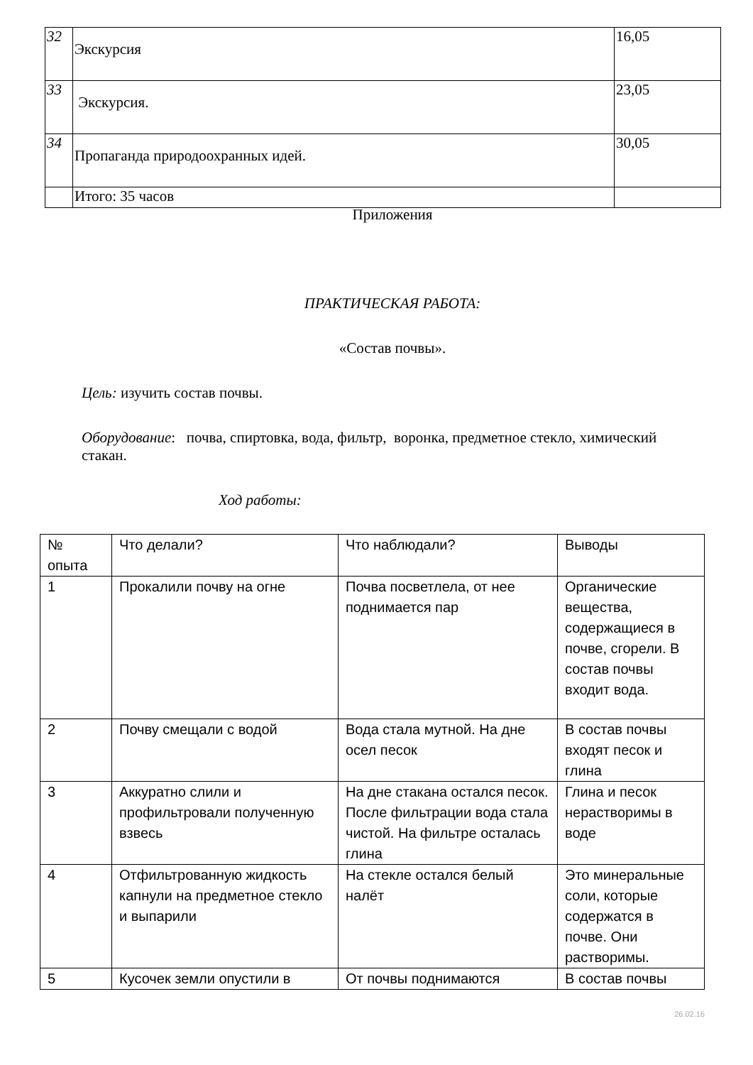| 32 | Экскурсия | 16,05 |
| 33 | Экскурсия. | 23,05 |
| 34 | Пропаганда природоохранных идей. | 30,05 |
| | Итого: 35 часов | |
Приложения
ПРАКТИЧЕСКАЯ РАБОТА:
«Состав почвы».
Цель: изучить состав почвы.
Оборудование: почва, спиртовка, вода, фильтр, воронка, предметное стекло, химический стакан.
Ход работы:
| № опыта | Что делали? | Что наблюдали? | Выводы |
| --- | --- | --- | --- |
| 1 | Прокалили почву на огне | Почва посветлела, от нее поднимается пар | Органические вещества, содержащиеся в почве, сгорели. В состав почвы входит вода. |
| 2 | Почву смещали с водой | Вода стала мутной. На дне осел песок | В состав почвы входят песок и глина |
| 3 | Аккуратно слили и профильтровали полученную взвесь | На дне стакана остался песок. После фильтрации вода стала чистой. На фильтре осталась глина | Глина и песок нерастворимы в воде |
| 4 | Отфильтрованную жидкость капнули на предметное стекло и выпарили | На стекле остался белый налёт | Это минеральные соли, которые содержатся в почве. Они растворимы. |
| 5 | Кусочек земли опустили в | От почвы поднимаются | В состав почвы |
26.02.16